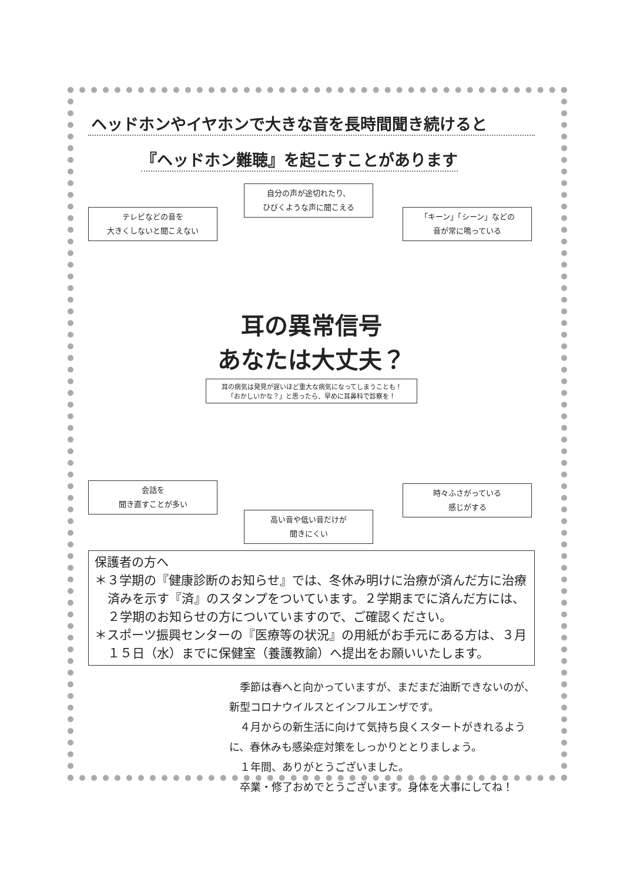ヘッドホンやイヤホンで大きな音を長時間聞き続けると
『ヘッドホン難聴』を起こすことがあります
テレビなどの音を
大きくしないと聞こえない
自分の声が途切れたり、
ひびくような声に聞こえる
「キーン」「シーン」などの
音が常に鳴っている
耳の異常信号
あなたは大丈夫？
耳の病気は発見が遅いほど重大な病気になってしまうことも！
「おかしいかな？」と思ったら、早めに耳鼻科で診察を！
会話を
聞き直すことが多い
時々ふさがっている
感じがする
高い音や低い音だけが
聞きにくい
保護者の方へ
＊３学期の『健康診断のお知らせ』では、冬休み明けに治療が済んだ方に治療済みを示す『済』のスタンプをついています。２学期までに済んだ方には、２学期のお知らせの方についていますので、ご確認ください。
＊スポーツ振興センターの『医療等の状況』の用紙がお手元にある方は、３月１５日（水）までに保健室（養護教諭）へ提出をお願いいたします。
　季節は春へと向かっていますが、まだまだ油断できないのが、新型コロナウイルスとインフルエンザです。
　４月からの新生活に向けて気持ち良くスタートがきれるように、春休みも感染症対策をしっかりととりましょう。
　１年間、ありがとうございました。
　卒業・修了おめでとうございます。身体を大事にしてね！